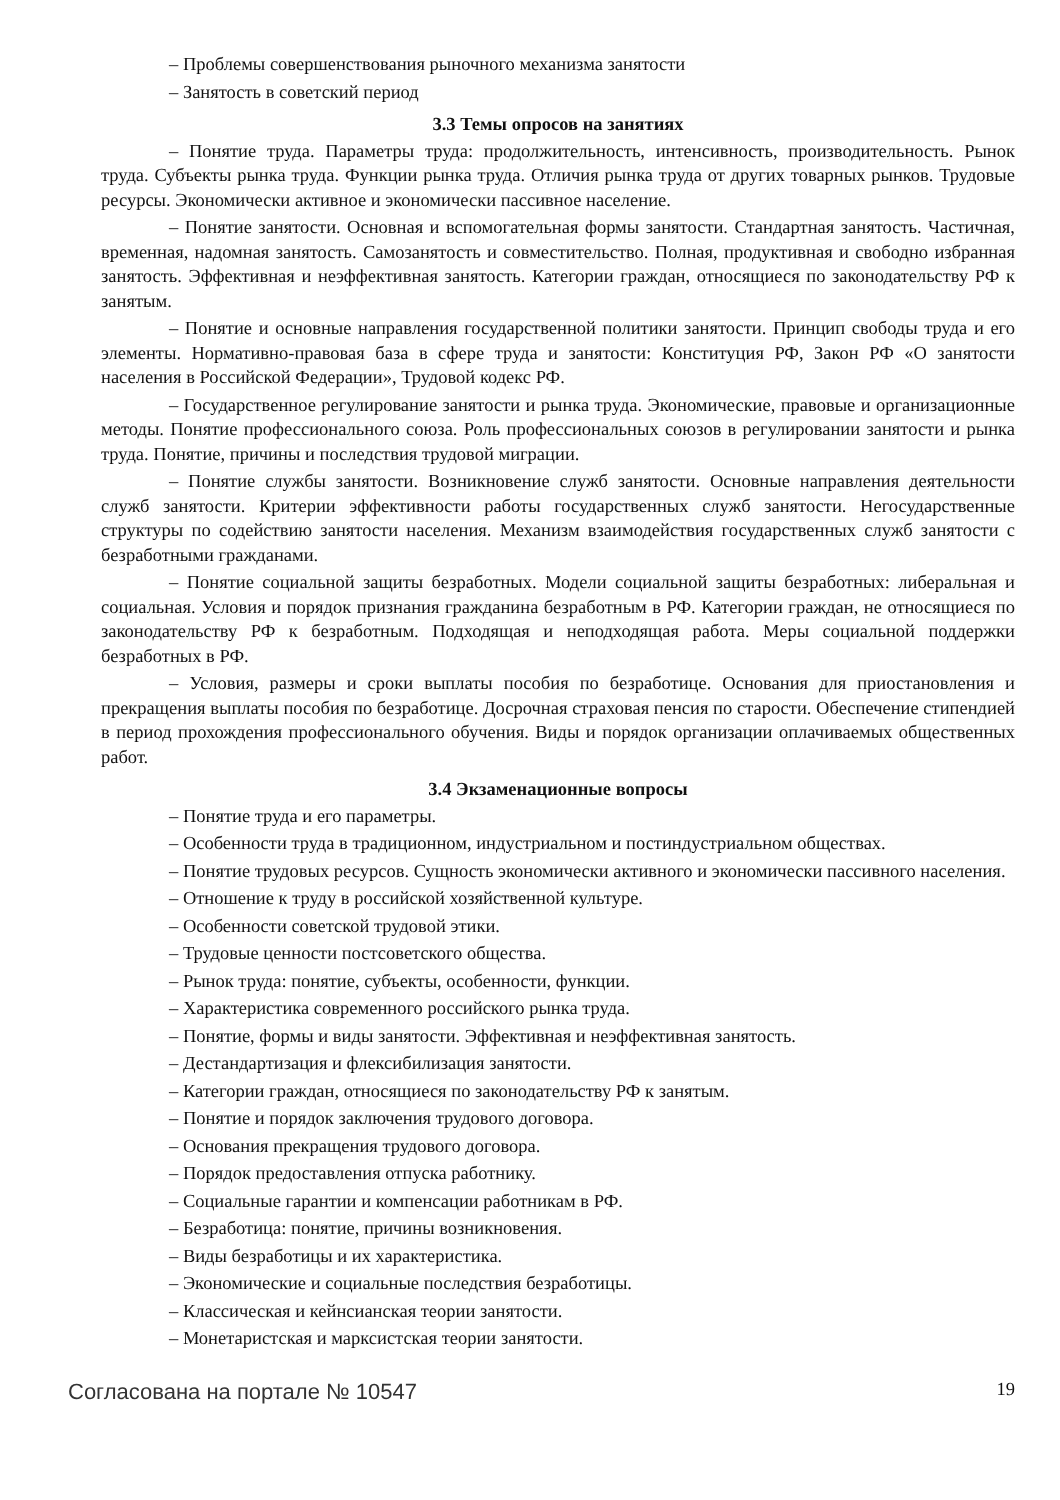– Проблемы совершенствования рыночного механизма занятости
– Занятость в советский период
3.3 Темы опросов на занятиях
– Понятие труда. Параметры труда: продолжительность, интенсивность, производительность. Рынок труда. Субъекты рынка труда. Функции рынка труда. Отличия рынка труда от других товарных рынков. Трудовые ресурсы. Экономически активное и экономически пассивное население.
– Понятие занятости. Основная и вспомогательная формы занятости. Стандартная занятость. Частичная, временная, надомная занятость. Самозанятость и совместительство. Полная, продуктивная и свободно избранная занятость. Эффективная и неэффективная занятость. Категории граждан, относящиеся по законодательству РФ к занятым.
– Понятие и основные направления государственной политики занятости. Принцип свободы труда и его элементы. Нормативно-правовая база в сфере труда и занятости: Конституция РФ, Закон РФ «О занятости населения в Российской Федерации», Трудовой кодекс РФ.
– Государственное регулирование занятости и рынка труда. Экономические, правовые и организационные методы. Понятие профессионального союза. Роль профессиональных союзов в регулировании занятости и рынка труда. Понятие, причины и последствия трудовой миграции.
– Понятие службы занятости. Возникновение служб занятости. Основные направления деятельности служб занятости. Критерии эффективности работы государственных служб занятости. Негосударственные структуры по содействию занятости населения. Механизм взаимодействия государственных служб занятости с безработными гражданами.
– Понятие социальной защиты безработных. Модели социальной защиты безработных: либеральная и социальная. Условия и порядок признания гражданина безработным в РФ. Категории граждан, не относящиеся по законодательству РФ к безработным. Подходящая и неподходящая работа. Меры социальной поддержки безработных в РФ.
– Условия, размеры и сроки выплаты пособия по безработице. Основания для приостановления и прекращения выплаты пособия по безработице. Досрочная страховая пенсия по старости. Обеспечение стипендией в период прохождения профессионального обучения. Виды и порядок организации оплачиваемых общественных работ.
3.4 Экзаменационные вопросы
– Понятие труда и его параметры.
– Особенности труда в традиционном, индустриальном и постиндустриальном обществах.
– Понятие трудовых ресурсов. Сущность экономически активного и экономически пассивного населения.
– Отношение к труду в российской хозяйственной культуре.
– Особенности советской трудовой этики.
– Трудовые ценности постсоветского общества.
– Рынок труда: понятие, субъекты, особенности, функции.
– Характеристика современного российского рынка труда.
– Понятие, формы и виды занятости. Эффективная и неэффективная занятость.
– Дестандартизация и флексибилизация занятости.
– Категории граждан, относящиеся по законодательству РФ к занятым.
– Понятие и порядок заключения трудового договора.
– Основания прекращения трудового договора.
– Порядок предоставления отпуска работнику.
– Социальные гарантии и компенсации работникам в РФ.
– Безработица: понятие, причины возникновения.
– Виды безработицы и их характеристика.
– Экономические и социальные последствия безработицы.
– Классическая и кейнсианская теории занятости.
– Монетаристская и марксистская теории занятости.
Согласована на портале № 10547 19